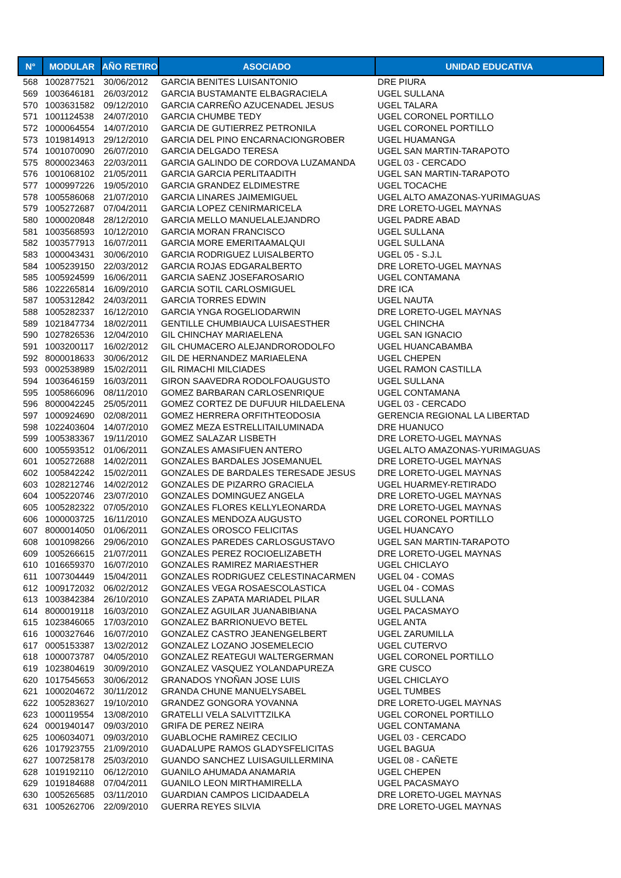| N° | MODULAR | AÑO RETIRO | ASOCIADO | UNIDAD EDUCATIVA |
| --- | --- | --- | --- | --- |
| 568 | 1002877521 | 30/06/2012 | GARCIA BENITES LUISANTONIO | DRE PIURA |
| 569 | 1003646181 | 26/03/2012 | GARCIA BUSTAMANTE ELBAGRACIELA | UGEL SULLANA |
| 570 | 1003631582 | 09/12/2010 | GARCIA CARREÑO AZUCENADEL JESUS | UGEL TALARA |
| 571 | 1001124538 | 24/07/2010 | GARCIA CHUMBE TEDY | UGEL CORONEL PORTILLO |
| 572 | 1000064554 | 14/07/2010 | GARCIA DE GUTIERREZ PETRONILA | UGEL CORONEL PORTILLO |
| 573 | 1019814913 | 29/12/2010 | GARCIA DEL PINO ENCARNACIONGROBER | UGEL HUAMANGA |
| 574 | 1001070090 | 26/07/2010 | GARCIA DELGADO TERESA | UGEL SAN MARTIN-TARAPOTO |
| 575 | 8000023463 | 22/03/2011 | GARCIA GALINDO DE CORDOVA LUZAMANDA | UGEL 03 - CERCADO |
| 576 | 1001068102 | 21/05/2011 | GARCIA GARCIA PERLITAADITH | UGEL SAN MARTIN-TARAPOTO |
| 577 | 1000997226 | 19/05/2010 | GARCIA GRANDEZ ELDIMESTRE | UGEL TOCACHE |
| 578 | 1005586068 | 21/07/2010 | GARCIA LINARES JAIMEMIGUEL | UGEL ALTO AMAZONAS-YURIMAGUAS |
| 579 | 1005272687 | 07/04/2011 | GARCIA LOPEZ CENIRMARICELA | DRE LORETO-UGEL MAYNAS |
| 580 | 1000020848 | 28/12/2010 | GARCIA MELLO MANUELALEJANDRO | UGEL PADRE ABAD |
| 581 | 1003568593 | 10/12/2010 | GARCIA MORAN FRANCISCO | UGEL SULLANA |
| 582 | 1003577913 | 16/07/2011 | GARCIA MORE EMERITAAMALQUI | UGEL SULLANA |
| 583 | 1000043431 | 30/06/2010 | GARCIA RODRIGUEZ LUISALBERTO | UGEL 05 - S.J.L |
| 584 | 1005239150 | 22/03/2012 | GARCIA ROJAS EDGARALBERTO | DRE LORETO-UGEL MAYNAS |
| 585 | 1005924599 | 16/06/2011 | GARCIA SAENZ JOSEFAROSARIO | UGEL CONTAMANA |
| 586 | 1022265814 | 16/09/2010 | GARCIA SOTIL CARLOSMIGUEL | DRE ICA |
| 587 | 1005312842 | 24/03/2011 | GARCIA TORRES EDWIN | UGEL NAUTA |
| 588 | 1005282337 | 16/12/2010 | GARCIA YNGA ROGELIODARWIN | DRE LORETO-UGEL MAYNAS |
| 589 | 1021847734 | 18/02/2011 | GENTILLE CHUMBIAUCA LUISAESTHER | UGEL CHINCHA |
| 590 | 1027826536 | 12/04/2010 | GIL CHINCHAY MARIAELENA | UGEL SAN IGNACIO |
| 591 | 1003200117 | 16/02/2012 | GIL CHUMACERO ALEJANDRORODOLFO | UGEL HUANCABAMBA |
| 592 | 8000018633 | 30/06/2012 | GIL DE HERNANDEZ MARIAELENA | UGEL CHEPEN |
| 593 | 0002538989 | 15/02/2011 | GIL RIMACHI MILCIADES | UGEL RAMON CASTILLA |
| 594 | 1003646159 | 16/03/2011 | GIRON SAAVEDRA RODOLFOAUGUSTO | UGEL SULLANA |
| 595 | 1005866096 | 08/11/2010 | GOMEZ BARBARAN CARLOSENRIQUE | UGEL CONTAMANA |
| 596 | 8000042245 | 25/05/2011 | GOMEZ CORTEZ DE DUFUUR HILDAELENA | UGEL 03 - CERCADO |
| 597 | 1000924690 | 02/08/2011 | GOMEZ HERRERA ORFITHTEODOSIA | GERENCIA REGIONAL LA LIBERTAD |
| 598 | 1022403604 | 14/07/2010 | GOMEZ MEZA ESTRELLITAILUMINADA | DRE HUANUCO |
| 599 | 1005383367 | 19/11/2010 | GOMEZ SALAZAR LISBETH | DRE LORETO-UGEL MAYNAS |
| 600 | 1005593512 | 01/06/2011 | GONZALES AMASIFUEN ANTERO | UGEL ALTO AMAZONAS-YURIMAGUAS |
| 601 | 1005272688 | 14/02/2011 | GONZALES BARDALES JOSEMANUEL | DRE LORETO-UGEL MAYNAS |
| 602 | 1005842242 | 15/02/2011 | GONZALES DE BARDALES TERESADE JESUS | DRE LORETO-UGEL MAYNAS |
| 603 | 1028212746 | 14/02/2012 | GONZALES DE PIZARRO GRACIELA | UGEL HUARMEY-RETIRADO |
| 604 | 1005220746 | 23/07/2010 | GONZALES DOMINGUEZ ANGELA | DRE LORETO-UGEL MAYNAS |
| 605 | 1005282322 | 07/05/2010 | GONZALES FLORES KELLYLEONARDA | DRE LORETO-UGEL MAYNAS |
| 606 | 1000003725 | 16/11/2010 | GONZALES MENDOZA AUGUSTO | UGEL CORONEL PORTILLO |
| 607 | 8000014050 | 01/06/2011 | GONZALES OROSCO FELICITAS | UGEL HUANCAYO |
| 608 | 1001098266 | 29/06/2010 | GONZALES PAREDES CARLOSGUSTAVO | UGEL SAN MARTIN-TARAPOTO |
| 609 | 1005266615 | 21/07/2011 | GONZALES PEREZ ROCIOELIZABETH | DRE LORETO-UGEL MAYNAS |
| 610 | 1016659370 | 16/07/2010 | GONZALES RAMIREZ MARIAESTHER | UGEL CHICLAYO |
| 611 | 1007304449 | 15/04/2011 | GONZALES RODRIGUEZ CELESTINACARMEN | UGEL 04 - COMAS |
| 612 | 1009172032 | 06/02/2012 | GONZALES VEGA ROSAESCOLASTICA | UGEL 04 - COMAS |
| 613 | 1003842384 | 26/10/2010 | GONZALES ZAPATA MARIADEL PILAR | UGEL SULLANA |
| 614 | 8000019118 | 16/03/2010 | GONZALEZ AGUILAR JUANABIBIANA | UGEL PACASMAYO |
| 615 | 1023846065 | 17/03/2010 | GONZALEZ BARRIONUEVO BETEL | UGEL ANTA |
| 616 | 1000327646 | 16/07/2010 | GONZALEZ CASTRO JEANENGELBERT | UGEL ZARUMILLA |
| 617 | 0005153387 | 13/02/2012 | GONZALEZ LOZANO JOSEMELECIO | UGEL CUTERVO |
| 618 | 1000073787 | 04/05/2010 | GONZALEZ REATEGUI WALTERGERMAN | UGEL CORONEL PORTILLO |
| 619 | 1023804619 | 30/09/2010 | GONZALEZ VASQUEZ YOLANDAPUREZA | GRE CUSCO |
| 620 | 1017545653 | 30/06/2012 | GRANADOS YNOÑAN JOSE LUIS | UGEL CHICLAYO |
| 621 | 1000204672 | 30/11/2012 | GRANDA CHUNE MANUELYSABEL | UGEL TUMBES |
| 622 | 1005283627 | 19/10/2010 | GRANDEZ GONGORA YOVANNA | DRE LORETO-UGEL MAYNAS |
| 623 | 1000119554 | 13/08/2010 | GRATELLI VELA SALVITTZILKA | UGEL CORONEL PORTILLO |
| 624 | 0001940147 | 09/03/2010 | GRIFA DE PEREZ NEIRA | UGEL CONTAMANA |
| 625 | 1006034071 | 09/03/2010 | GUABLOCHE RAMIREZ CECILIO | UGEL 03 - CERCADO |
| 626 | 1017923755 | 21/09/2010 | GUADALUPE RAMOS GLADYSFELICITAS | UGEL BAGUA |
| 627 | 1007258178 | 25/03/2010 | GUANDO SANCHEZ LUISAGUILLERMINA | UGEL 08 - CAÑETE |
| 628 | 1019192110 | 06/12/2010 | GUANILO AHUMADA ANAMARIA | UGEL CHEPEN |
| 629 | 1019184688 | 07/04/2011 | GUANILO LEON MIRTHAMIRELLA | UGEL PACASMAYO |
| 630 | 1005265685 | 03/11/2010 | GUARDIAN CAMPOS LICIDAADELA | DRE LORETO-UGEL MAYNAS |
| 631 | 1005262706 | 22/09/2010 | GUERRA REYES SILVIA | DRE LORETO-UGEL MAYNAS |